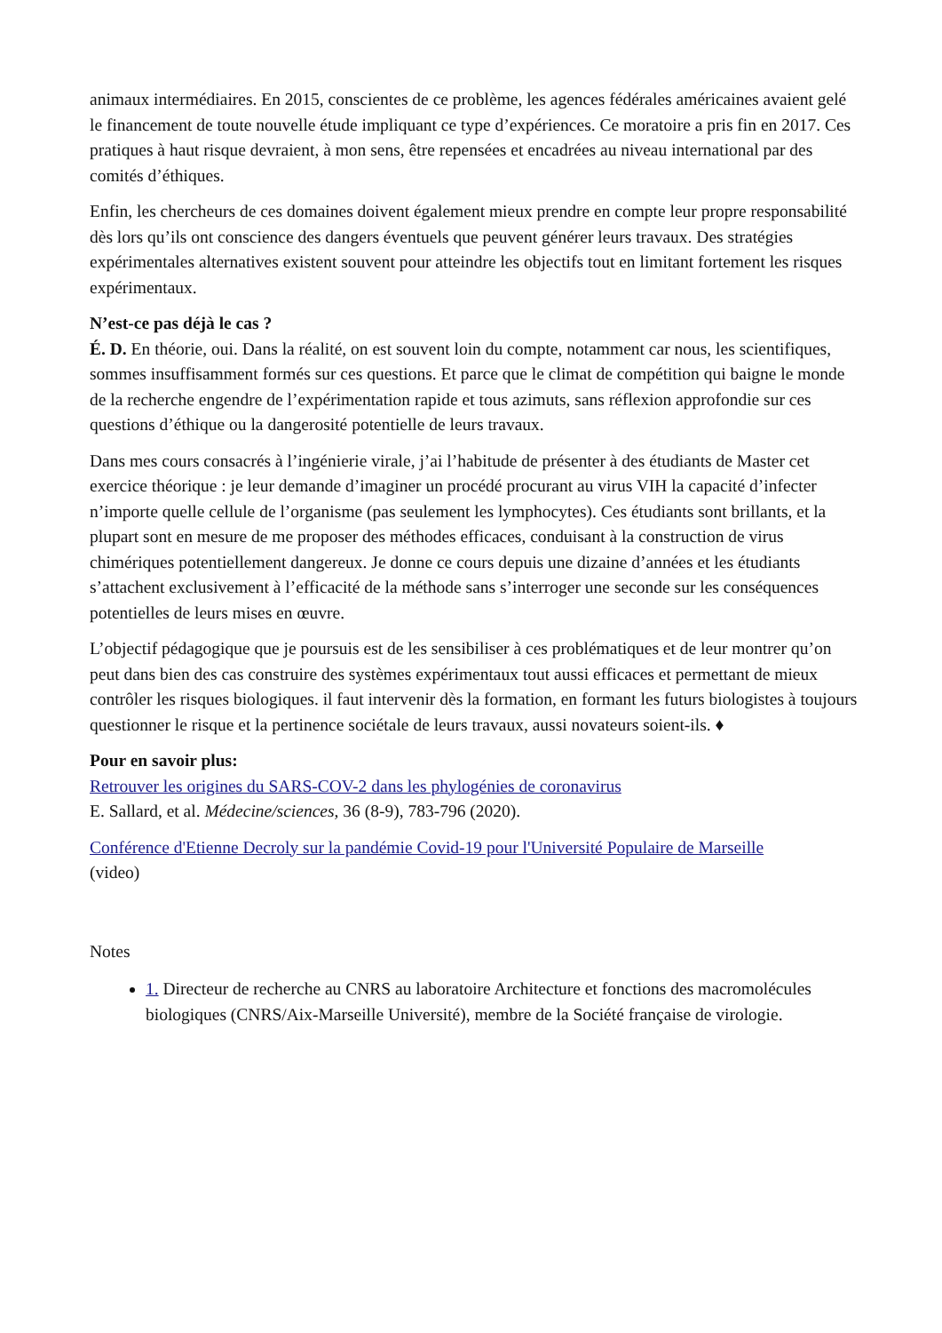animaux intermédiaires. En 2015, conscientes de ce problème, les agences fédérales américaines avaient gelé le financement de toute nouvelle étude impliquant ce type d’expériences. Ce moratoire a pris fin en 2017. Ces pratiques à haut risque devraient, à mon sens, être repensées et encadrées au niveau international par des comités d’éthiques.
Enfin, les chercheurs de ces domaines doivent également mieux prendre en compte leur propre responsabilité dès lors qu’ils ont conscience des dangers éventuels que peuvent générer leurs travaux. Des stratégies expérimentales alternatives existent souvent pour atteindre les objectifs tout en limitant fortement les risques expérimentaux.
N’est-ce pas déjà le cas ?
É. D. En théorie, oui. Dans la réalité, on est souvent loin du compte, notamment car nous, les scientifiques, sommes insuffisamment formés sur ces questions. Et parce que le climat de compétition qui baigne le monde de la recherche engendre de l’expérimentation rapide et tous azimuts, sans réflexion approfondie sur ces questions d’éthique ou la dangerosité potentielle de leurs travaux.
Dans mes cours consacrés à l’ingénierie virale, j’ai l’habitude de présenter à des étudiants de Master cet exercice théorique : je leur demande d’imaginer un procédé procurant au virus VIH la capacité d’infecter n’importe quelle cellule de l’organisme (pas seulement les lymphocytes). Ces étudiants sont brillants, et la plupart sont en mesure de me proposer des méthodes efficaces, conduisant à la construction de virus chimériques potentiellement dangereux. Je donne ce cours depuis une dizaine d’années et les étudiants s’attachent exclusivement à l’efficacité de la méthode sans s’interroger une seconde sur les conséquences potentielles de leurs mises en œuvre.
L’objectif pédagogique que je poursuis est de les sensibiliser à ces problématiques et de leur montrer qu’on peut dans bien des cas construire des systèmes expérimentaux tout aussi efficaces et permettant de mieux contrôler les risques biologiques. il faut intervenir dès la formation, en formant les futurs biologistes à toujours questionner le risque et la pertinence sociétale de leurs travaux, aussi novateurs soient-ils. ♦
Pour en savoir plus:
Retrouver les origines du SARS-COV-2 dans les phylogénies de coronavirus
E. Sallard, et al. Médecine/sciences, 36 (8-9), 783-796 (2020).
Conférence d'Etienne Decroly sur la pandémie Covid-19 pour l'Université Populaire de Marseille
(video)
Notes
1. Directeur de recherche au CNRS au laboratoire Architecture et fonctions des macromolécules biologiques (CNRS/Aix-Marseille Université), membre de la Société française de virologie.